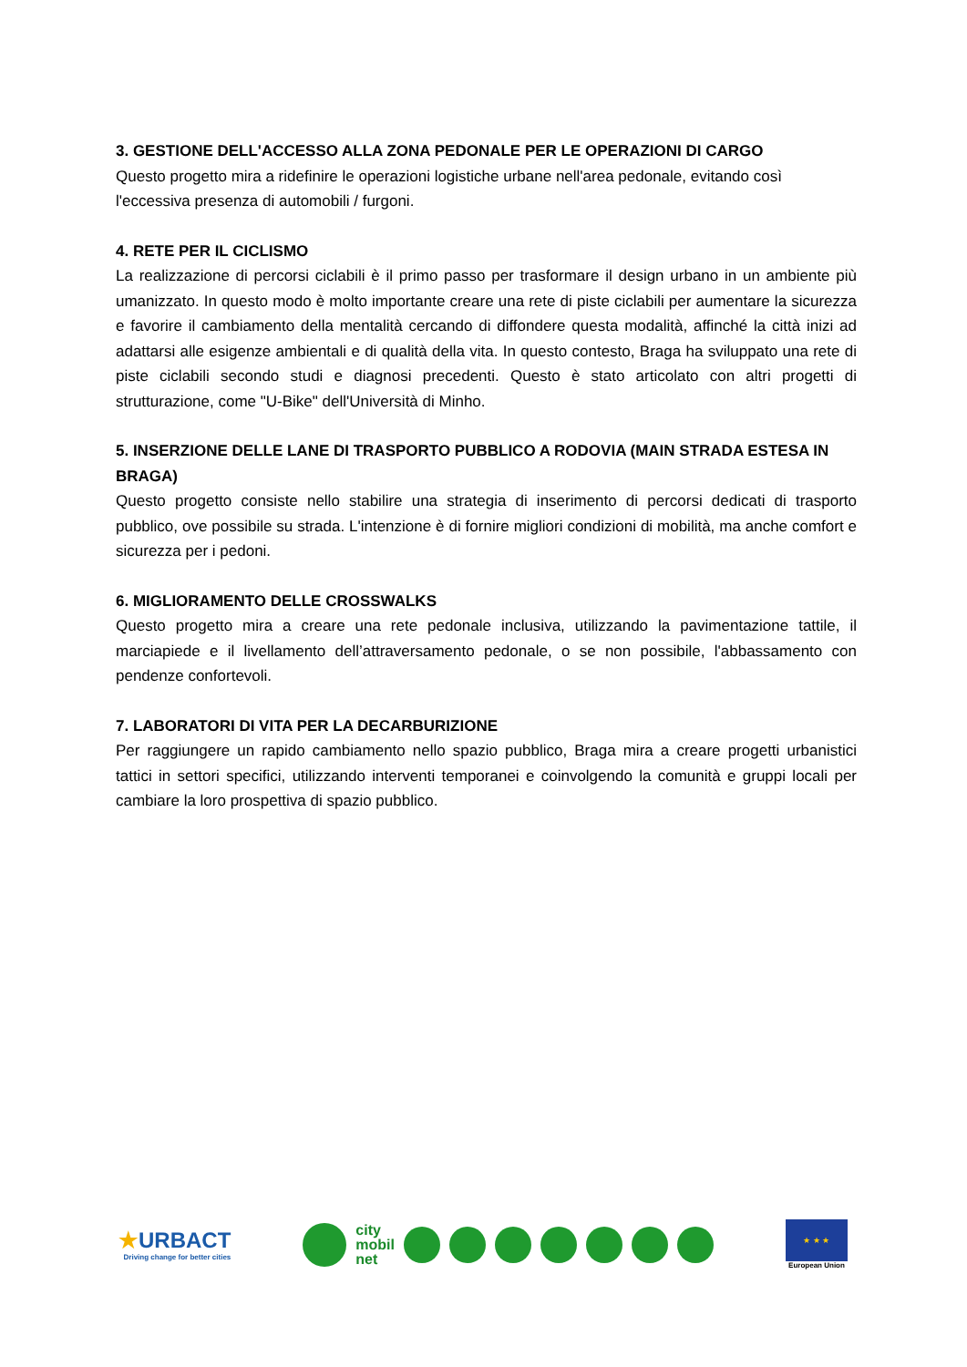3. GESTIONE DELL'ACCESSO ALLA ZONA PEDONALE PER LE OPERAZIONI DI CARGO
Questo progetto mira a ridefinire le operazioni logistiche urbane nell'area pedonale, evitando così l'eccessiva presenza di automobili / furgoni.
4. RETE PER IL CICLISMO
La realizzazione di percorsi ciclabili è il primo passo per trasformare il design urbano in un ambiente più umanizzato. In questo modo è molto importante creare una rete di piste ciclabili per aumentare la sicurezza e favorire il cambiamento della mentalità cercando di diffondere questa modalità, affinché la città inizi ad adattarsi alle esigenze ambientali e di qualità della vita. In questo contesto, Braga ha sviluppato una rete di piste ciclabili secondo studi e diagnosi precedenti. Questo è stato articolato con altri progetti di strutturazione, come "U-Bike" dell'Università di Minho.
5. INSERZIONE DELLE LANE DI TRASPORTO PUBBLICO A RODOVIA (MAIN STRADA ESTESA IN BRAGA)
Questo progetto consiste nello stabilire una strategia di inserimento di percorsi dedicati di trasporto pubblico, ove possibile su strada. L'intenzione è di fornire migliori condizioni di mobilità, ma anche comfort e sicurezza per i pedoni.
6. MIGLIORAMENTO DELLE CROSSWALKS
Questo progetto mira a creare una rete pedonale inclusiva, utilizzando la pavimentazione tattile, il marciapiede e il livellamento dell’attraversamento pedonale, o se non possibile, l'abbassamento con pendenze confortevoli.
7. LABORATORI DI VITA PER LA DECARBURIZIONE
Per raggiungere un rapido cambiamento nello spazio pubblico, Braga mira a creare progetti urbanistici tattici in settori specifici, utilizzando interventi temporanei e coinvolgendo la comunità e gruppi locali per cambiare la loro prospettiva di spazio pubblico.
★URBACT
Driving change for better cities
city
mobil
net
★ ★ ★
European Union